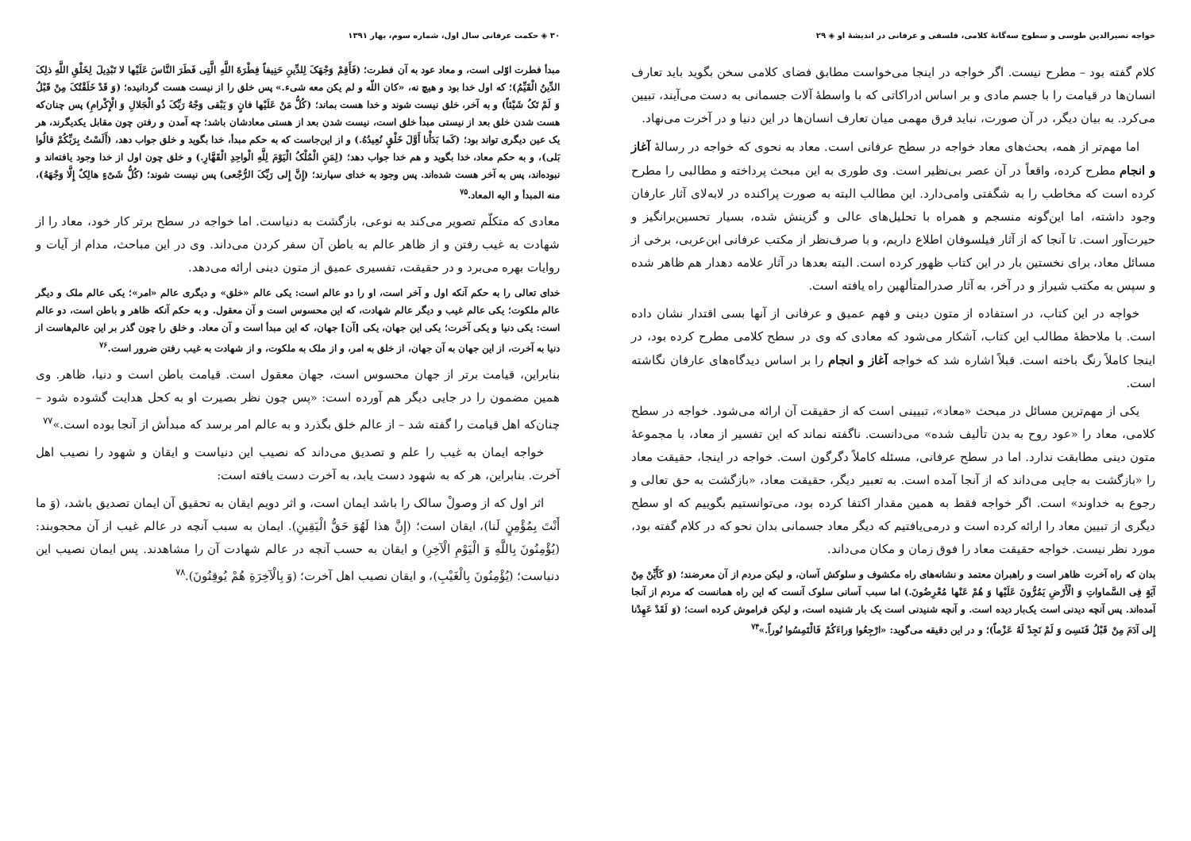خواجه نصیرالدین طوسی و سطوح سه‌گانهٔ کلامی، فلسفی و عرفانی در اندیشهٔ او ◈ ۲۹
کلام گفته بود – مطرح نیست. اگر خواجه در اینجا می‌خواست مطابق فضای کلامی سخن بگوید باید تعارف انسان‌ها در قیامت را با جسم مادی و بر اساس ادراکاتی که با واسطهٔ آلات جسمانی به دست می‌آیند، تبیین می‌کرد. به بیان دیگر، در آن صورت، نباید فرق مهمی میان تعارف انسان‌ها در این دنیا و در آخرت می‌نهاد.
اما مهم‌تر از همه، بحث‌های معاد خواجه در سطح عرفانی است. معاد به نحوی که خواجه در رسالهٔ آغاز و انجام مطرح کرده، واقعاً در آن عصر بی‌نظیر است. وی طوری به این مبحث پرداخته و مطالبی را مطرح کرده است که مخاطب را به شگفتی وامی‌دارد. این مطالب البته به صورت پراکنده در لابه‌لای آثار عارفان وجود داشته، اما این‌گونه منسجم و همراه با تحلیل‌های عالی و گزینش شده، بسیار تحسین‌برانگیز و حیرت‌آور است. تا آنجا که از آثار فیلسوفان اطلاع داریم، و با صرف‌نظر از مکتب عرفانی ابن‌عربی، برخی از مسائل معاد، برای نخستین بار در این کتاب ظهور کرده است. البته بعدها در آثار علامه دهدار هم ظاهر شده و سپس به مکتب شیراز و در آخر، به آثار صدرالمتألهین راه یافته است.
خواجه در این کتاب، در استفاده از متون دینی و فهم عمیق و عرفانی از آنها بسی اقتدار نشان داده است. با ملاحظهٔ مطالب این کتاب، آشکار می‌شود که معادی که وی در سطح کلامی مطرح کرده بود، در اینجا کاملاً رنگ باخته است. قبلاً اشاره شد که خواجه آغاز و انجام را بر اساس دیدگاه‌های عارفان نگاشته است.
یکی از مهم‌ترین مسائل در مبحث «معاد»، تبیینی است که از حقیقت آن ارائه می‌شود. خواجه در سطح کلامی، معاد را «عود روح به بدن تألیف شده» می‌دانست. ناگفته نماند که این تفسیر از معاد، با مجموعهٔ متون دینی مطابقت ندارد. اما در سطح عرفانی، مسئله کاملاً دگرگون است. خواجه در اینجا، حقیقت معاد را «بازگشت به جایی می‌داند که از آنجا آمده است. به تعبیر دیگر، حقیقت معاد، «بازگشت به حق تعالی و رجوع به خداوند» است. اگر خواجه فقط به همین مقدار اکتفا کرده بود، می‌توانستیم بگوییم که او سطح دیگری از تبیین معاد را ارائه کرده است و درمی‌یافتیم که دیگر معاد جسمانی بدان نحو که در کلام گفته بود، مورد نظر نیست. خواجه حقیقت معاد را فوق زمان و مکان می‌داند.
بدان که راه آخرت ظاهر است و راهبران معتمد و نشانه‌های راه مکشوف و سلوکش آسان، و لیکن مردم از آن معرضند؛ (وَ کَأَیِّنْ مِنْ آیَةٍ فِی السَّماواتِ وَ الْأَرْضِ یَمُرُّونَ عَلَیْها وَ هُمْ عَنْها مُعْرِضُونَ.) اما سبب آسانی سلوک آنست که این راه همانست که مردم از آنجا آمده‌اند. پس آنچه دیدنی است یک‌بار دیده است. و آنچه شنیدنی است یک بار شنیده است، و لیکن فراموش کرده است؛ (وَ لَقَدْ عَهِدْنا إِلی آدَمَ مِنْ قَبْلُ فَنَسِیَ وَ لَمْ نَجِدْ لَهُ عَزْماً)؛ و در این دقیقه می‌گوید: «ارْجِعُوا وَراءَکُمْ فَالْتَمِسُوا نُوراً.»<sup>۷۴</sup>
۳۰ ◈ حکمت عرفانی سال اول، شماره سوم، بهار ۱۳۹۱
مبدأ فطرت اوّلی است، و معاد عود به آن فطرت؛ (فَأَقِمْ وَجْهَکَ لِلدِّینِ حَنِیفاً فِطْرَةَ اللَّهِ الَّتِی فَطَرَ النَّاسَ عَلَیْها لا تَبْدِیلَ لِخَلْقِ اللَّهِ ذلِکَ الدِّینُ الْقَیِّمُ)؛ که اول خدا بود و هیچ نه، «کان اللّه و لم یکن معه شیء.» پس خلق را از نیست هست گردانیده؛ (وَ قَدْ خَلَقْتُکَ مِنْ قَبْلُ وَ لَمْ تَکُ شَیْئاً) و به آخر، خلق نیست شوند و خدا هست بماند؛ (کُلُّ مَنْ عَلَیْها فانٍ وَ یَبْقی وَجْهُ رَبِّکَ ذُو الْجَلالِ وَ الْإِکْرامِ) پس چنان‌که هست شدن خلق بعد از نیستی مبدأ خلق است، نیست شدن بعد از هستی معادشان باشد؛ چه آمدن و رفتن چون مقابل یکدیگرند، هر یک عین دیگری تواند بود؛ (کَما بَدَأْنا أَوَّلَ خَلْقٍ نُعِیدُهُ.) و از این‌جاست که به حکم مبدأ، خدا بگوید و خلق جواب دهد، (أَلَسْتُ بِرَبِّکُمْ قالُوا بَلی)، و به حکم معاد، خدا بگوید و هم خدا جواب دهد؛ (لِمَنِ الْمُلْکُ الْیَوْمَ لِلَّهِ الْواحِدِ الْقَهَّارِ.) و خلق چون اول از خدا وجود یافته‌اند و نبوده‌اند، پس به آخر هست شده‌اند. پس وجود به خدای سپارند؛ (إِنَّ إِلی رَبِّکَ الرُّجْعی) پس نیست شوند؛ (کُلُّ شَیْءٍ هالِکٌ إِلَّا وَجْهَهُ)، منه المبدأ و الیه المعاد.<sup>۷۵</sup>
معادی که متکلّم تصویر می‌کند به نوعی، بازگشت به دنیاست. اما خواجه در سطح برتر کار خود، معاد را از شهادت به غیب رفتن و از ظاهر عالم به باطن آن سفر کردن می‌داند. وی در این مباحث، مدام از آیات و روایات بهره می‌برد و در حقیقت، تفسیری عمیق از متون دینی ارائه می‌دهد.
خدای تعالی را به حکم آنکه اول و آخر است، او را دو عالم است: یکی عالم «خلق» و دیگری عالم «امر»؛ یکی عالم ملک و دیگر عالم ملکوت؛ یکی عالم غیب و دیگر عالم شهادت، که این محسوس است و آن معقول. و به حکم آنکه ظاهر و باطن است، دو عالم است: یکی دنیا و یکی آخرت؛ یکی این جهان، یکی [آن] جهان، که این مبدأ است و آن معاد. و خلق را چون گذر بر این عالم‌هاست از دنیا به آخرت، از این جهان به آن جهان، از خلق به امر، و از ملک به ملکوت، و از شهادت به غیب رفتن ضرور است.<sup>۷۶</sup>
بنابراین، قیامت برتر از جهان محسوس است، جهان معقول است. قیامت باطن است و دنیا، ظاهر. وی همین مضمون را در جایی دیگر هم آورده است: «پس چون نظر بصیرت او به کحل هدایت گشوده شود – چنان‌که اهل قیامت را گفته شد – از عالم خلق بگذرد و به عالم امر برسد که مبدأش از آنجا بوده است.»<sup>۷۷</sup>
خواجه ایمان به غیب را علم و تصدیق می‌داند که نصیب این دنیاست و ایقان و شهود را نصیب اهل آخرت. بنابراین، هر که به شهود دست یابد، به آخرت دست یافته است:
اثر اول که از وصولْ سالک را باشد ایمان است، و اثر دویم ایقان به تحقیق آن ایمان تصدیق باشد، (وَ ما أَنْتَ بِمُؤْمِنٍ لَنا)، ایقان است؛ (إِنَّ هذا لَهُوَ حَقُّ الْیَقِینِ). ایمان به سبب آنچه در عالم غیب از آن محجوبند: (یُؤْمِنُونَ بِاللَّهِ وَ الْیَوْمِ الْآخِرِ) و ایقان به حسب آنچه در عالم شهادت آن را مشاهدند. پس ایمان نصیب این دنیاست؛ (یُؤْمِنُونَ بِالْغَیْبِ)، و ایقان نصیب اهل آخرت؛ (وَ بِالْآخِرَةِ هُمْ یُوقِنُونَ).<sup>۷۸</sup>